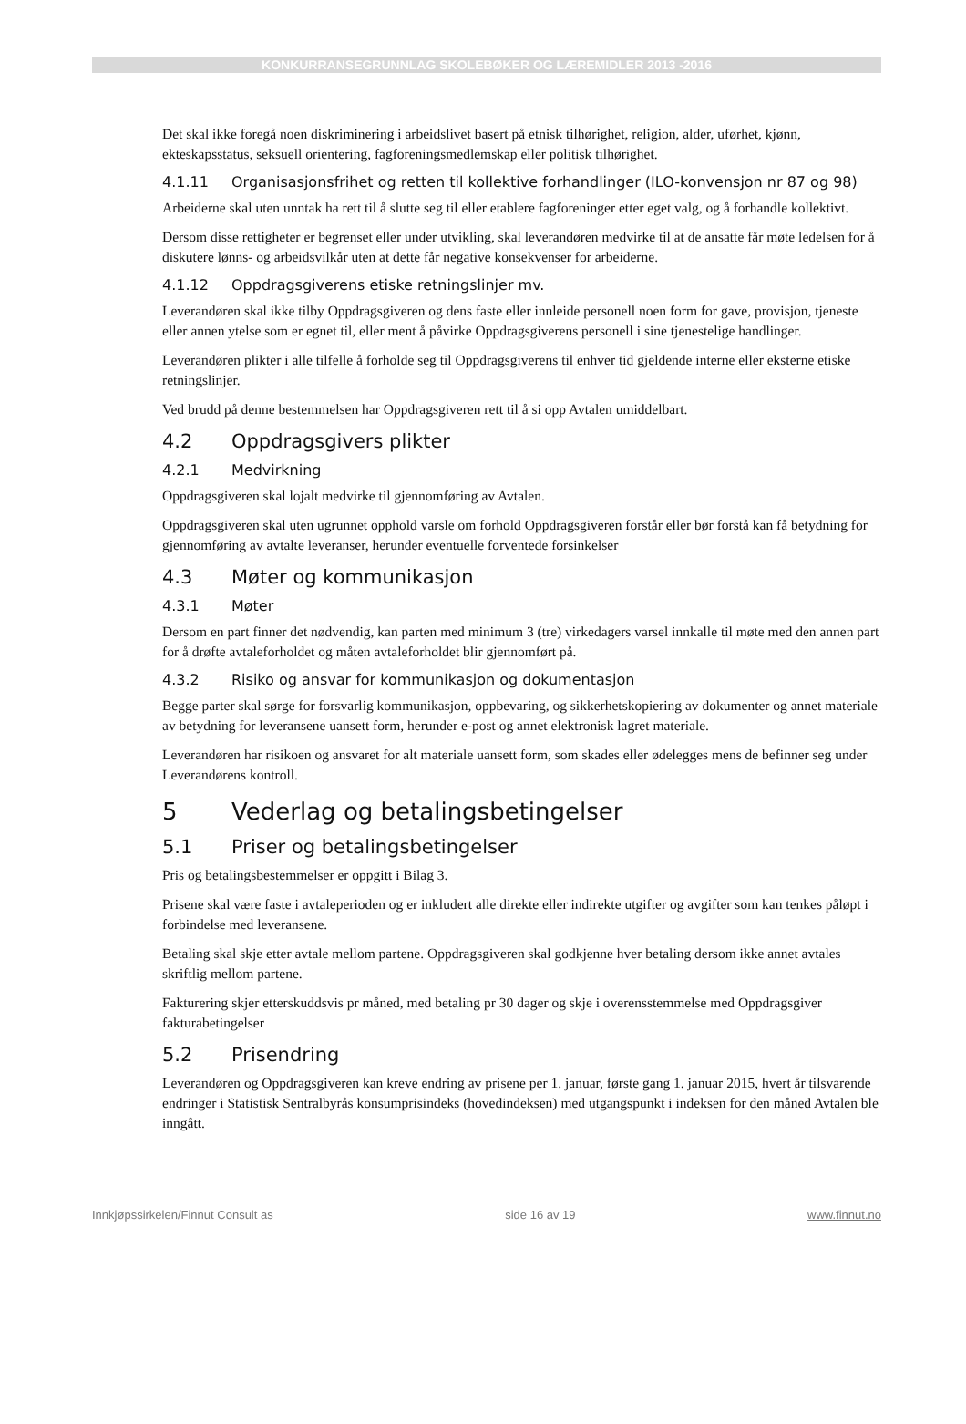KONKURRANSEGRUNNLAG SKOLEBØKER OG LÆREMIDLER 2013 -2016
Det skal ikke foregå noen diskriminering i arbeidslivet basert på etnisk tilhørighet, religion, alder, uførhet, kjønn, ekteskapsstatus, seksuell orientering, fagforeningsmedlemskap eller politisk tilhørighet.
4.1.11 Organisasjonsfrihet og retten til kollektive forhandlinger (ILO-konvensjon nr 87 og 98)
Arbeiderne skal uten unntak ha rett til å slutte seg til eller etablere fagforeninger etter eget valg, og å forhandle kollektivt.
Dersom disse rettigheter er begrenset eller under utvikling, skal leverandøren medvirke til at de ansatte får møte ledelsen for å diskutere lønns- og arbeidsvilkår uten at dette får negative konsekvenser for arbeiderne.
4.1.12 Oppdragsgiverens etiske retningslinjer mv.
Leverandøren skal ikke tilby Oppdragsgiveren og dens faste eller innleide personell noen form for gave, provisjon, tjeneste eller annen ytelse som er egnet til, eller ment å påvirke Oppdragsgiverens personell i sine tjenestelige handlinger.
Leverandøren plikter i alle tilfelle å forholde seg til Oppdragsgiverens til enhver tid gjeldende interne eller eksterne etiske retningslinjer.
Ved brudd på denne bestemmelsen har Oppdragsgiveren rett til å si opp Avtalen umiddelbart.
4.2 Oppdragsgivers plikter
4.2.1 Medvirkning
Oppdragsgiveren skal lojalt medvirke til gjennomføring av Avtalen.
Oppdragsgiveren skal uten ugrunnet opphold varsle om forhold Oppdragsgiveren forstår eller bør forstå kan få betydning for gjennomføring av avtalte leveranser, herunder eventuelle forventede forsinkelser
4.3 Møter og kommunikasjon
4.3.1 Møter
Dersom en part finner det nødvendig, kan parten med minimum 3 (tre) virkedagers varsel innkalle til møte med den annen part for å drøfte avtaleforholdet og måten avtaleforholdet blir gjennomført på.
4.3.2 Risiko og ansvar for kommunikasjon og dokumentasjon
Begge parter skal sørge for forsvarlig kommunikasjon, oppbevaring, og sikkerhetskopiering av dokumenter og annet materiale av betydning for leveransene uansett form, herunder e-post og annet elektronisk lagret materiale.
Leverandøren har risikoen og ansvaret for alt materiale uansett form, som skades eller ødelegges mens de befinner seg under Leverandørens kontroll.
5 Vederlag og betalingsbetingelser
5.1 Priser og betalingsbetingelser
Pris og betalingsbestemmelser er oppgitt i Bilag 3.
Prisene skal være faste i avtaleperioden og er inkludert alle direkte eller indirekte utgifter og avgifter som kan tenkes påløpt i forbindelse med leveransene.
Betaling skal skje etter avtale mellom partene. Oppdragsgiveren skal godkjenne hver betaling dersom ikke annet avtales skriftlig mellom partene.
Fakturering skjer etterskuddsvis pr måned, med betaling pr 30 dager og skje i overensstemmelse med Oppdragsgiver fakturabetingelser
5.2 Prisendring
Leverandøren og Oppdragsgiveren kan kreve endring av prisene per 1. januar, første gang 1. januar 2015, hvert år tilsvarende endringer i Statistisk Sentralbyrås konsumprisindeks (hovedindeksen) med utgangspunkt i indeksen for den måned Avtalen ble inngått.
Innkjøpssirkelen/Finnut Consult as side 16 av 19 www.finnut.no